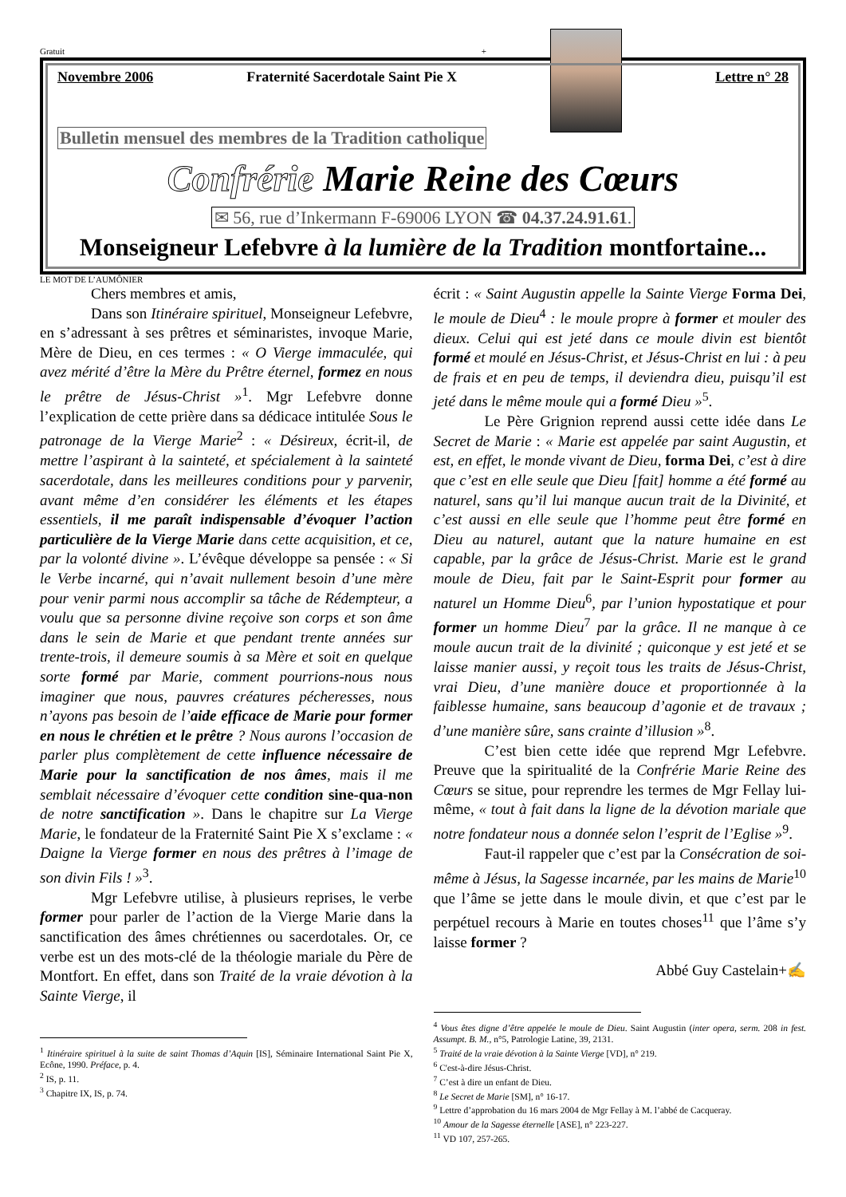Gratuit +
Novembre 2006 Fraternité Sacerdotale Saint Pie X
Lettre n° 28
Bulletin mensuel des membres de la Tradition catholique
Confrérie Marie Reine des Cœurs
✉ 56, rue d’Inkermann F-69006 LYON ☎ 04.37.24.91.61.
Monseigneur Lefebvre à la lumière de la Tradition montfortaine...
LE MOT DE L’AUMÔNIER
Chers membres et amis,
Dans son Itinéraire spirituel, Monseigneur Lefebvre, en s’adressant à ses prêtres et séminaristes, invoque Marie, Mère de Dieu, en ces termes : « O Vierge immaculée, qui avez mérité d’être la Mère du Prêtre éternel, formez en nous le prêtre de Jésus-Christ »<sup>1</sup>. Mgr Lefebvre donne l’explication de cette prière dans sa dédicace intitulée Sous le patronage de la Vierge Marie<sup>2</sup> : « Désireux, écrit-il, de mettre l’aspirant à la sainteté, et spécialement à la sainteté sacerdotale, dans les meilleures conditions pour y parvenir, avant même d’en considérer les éléments et les étapes essentiels, il me paraît indispensable d’évoquer l’action particulière de la Vierge Marie dans cette acquisition, et ce, par la volonté divine ». L’évêque développe sa pensée : « Si le Verbe incarné, qui n’avait nullement besoin d’une mère pour venir parmi nous accomplir sa tâche de Rédempteur, a voulu que sa personne divine reçoive son corps et son âme dans le sein de Marie et que pendant trente années sur trente-trois, il demeure soumis à sa Mère et soit en quelque sorte formé par Marie, comment pourrions-nous nous imaginer que nous, pauvres créatures pécheresses, nous n’ayons pas besoin de l’aide efficace de Marie pour former en nous le chrétien et le prêtre ? Nous aurons l’occasion de parler plus complètement de cette influence nécessaire de Marie pour la sanctification de nos âmes, mais il me semblait nécessaire d’évoquer cette condition sine-qua-non de notre sanctification ». Dans le chapitre sur La Vierge Marie, le fondateur de la Fraternité Saint Pie X s’exclame : « Daigne la Vierge former en nous des prêtres à l’image de son divin Fils ! »<sup>3</sup>.
Mgr Lefebvre utilise, à plusieurs reprises, le verbe former pour parler de l’action de la Vierge Marie dans la sanctification des âmes chrétiennes ou sacerdotales. Or, ce verbe est un des mots-clé de la théologie mariale du Père de Montfort. En effet, dans son Traité de la vraie dévotion à la Sainte Vierge, il
<sup>1</sup> Itinéraire spirituel à la suite de saint Thomas d’Aquin [IS], Séminaire International Saint Pie X, Ecône, 1990. Préface, p. 4.
<sup>2</sup> IS, p. 11.
<sup>3</sup> Chapitre IX, IS, p. 74.
écrit : « Saint Augustin appelle la Sainte Vierge Forma Dei, le moule de Dieu<sup>4</sup> : le moule propre à former et mouler des dieux. Celui qui est jeté dans ce moule divin est bientôt formé et moulé en Jésus-Christ, et Jésus-Christ en lui : à peu de frais et en peu de temps, il deviendra dieu, puisqu’il est jeté dans le même moule qui a formé Dieu »<sup>5</sup>.
Le Père Grignion reprend aussi cette idée dans Le Secret de Marie : « Marie est appelée par saint Augustin, et est, en effet, le monde vivant de Dieu, forma Dei, c’est à dire que c’est en elle seule que Dieu [fait] homme a été formé au naturel, sans qu’il lui manque aucun trait de la Divinité, et c’est aussi en elle seule que l’homme peut être formé en Dieu au naturel, autant que la nature humaine en est capable, par la grâce de Jésus-Christ. Marie est le grand moule de Dieu, fait par le Saint-Esprit pour former au naturel un Homme Dieu<sup>6</sup>, par l’union hypostatique et pour former un homme Dieu<sup>7</sup> par la grâce. Il ne manque à ce moule aucun trait de la divinité ; quiconque y est jeté et se laisse manier aussi, y reçoit tous les traits de Jésus-Christ, vrai Dieu, d’une manière douce et proportionnée à la faiblesse humaine, sans beaucoup d’agonie et de travaux ; d’une manière sûre, sans crainte d’illusion »<sup>8</sup>.
C’est bien cette idée que reprend Mgr Lefebvre. Preuve que la spiritualité de la Confrérie Marie Reine des Cœurs se situe, pour reprendre les termes de Mgr Fellay lui-même, « tout à fait dans la ligne de la dévotion mariale que notre fondateur nous a donnée selon l’esprit de l’Eglise »<sup>9</sup>.
Faut-il rappeler que c’est par la Consécration de soi-même à Jésus, la Sagesse incarnée, par les mains de Marie<sup>10</sup> que l’âme se jette dans le moule divin, et que c’est par le perpétuel recours à Marie en toutes choses<sup>11</sup> que l’âme s’y laisse former ?
Abbé Guy Castelain+✍
<sup>4</sup> Vous êtes digne d’être appelée le moule de Dieu. Saint Augustin (inter opera, serm. 208 in fest. Assumpt. B. M., n°5, Patrologie Latine, 39, 2131.
<sup>5</sup> Traité de la vraie dévotion à la Sainte Vierge [VD], n° 219.
<sup>6</sup> C'est-à-dire Jésus-Christ.
<sup>7</sup> C’est à dire un enfant de Dieu.
<sup>8</sup> Le Secret de Marie [SM], n° 16-17.
<sup>9</sup> Lettre d’approbation du 16 mars 2004 de Mgr Fellay à M. l’abbé de Cacqueray.
<sup>10</sup> Amour de la Sagesse éternelle [ASE], n° 223-227.
<sup>11</sup> VD 107, 257-265.